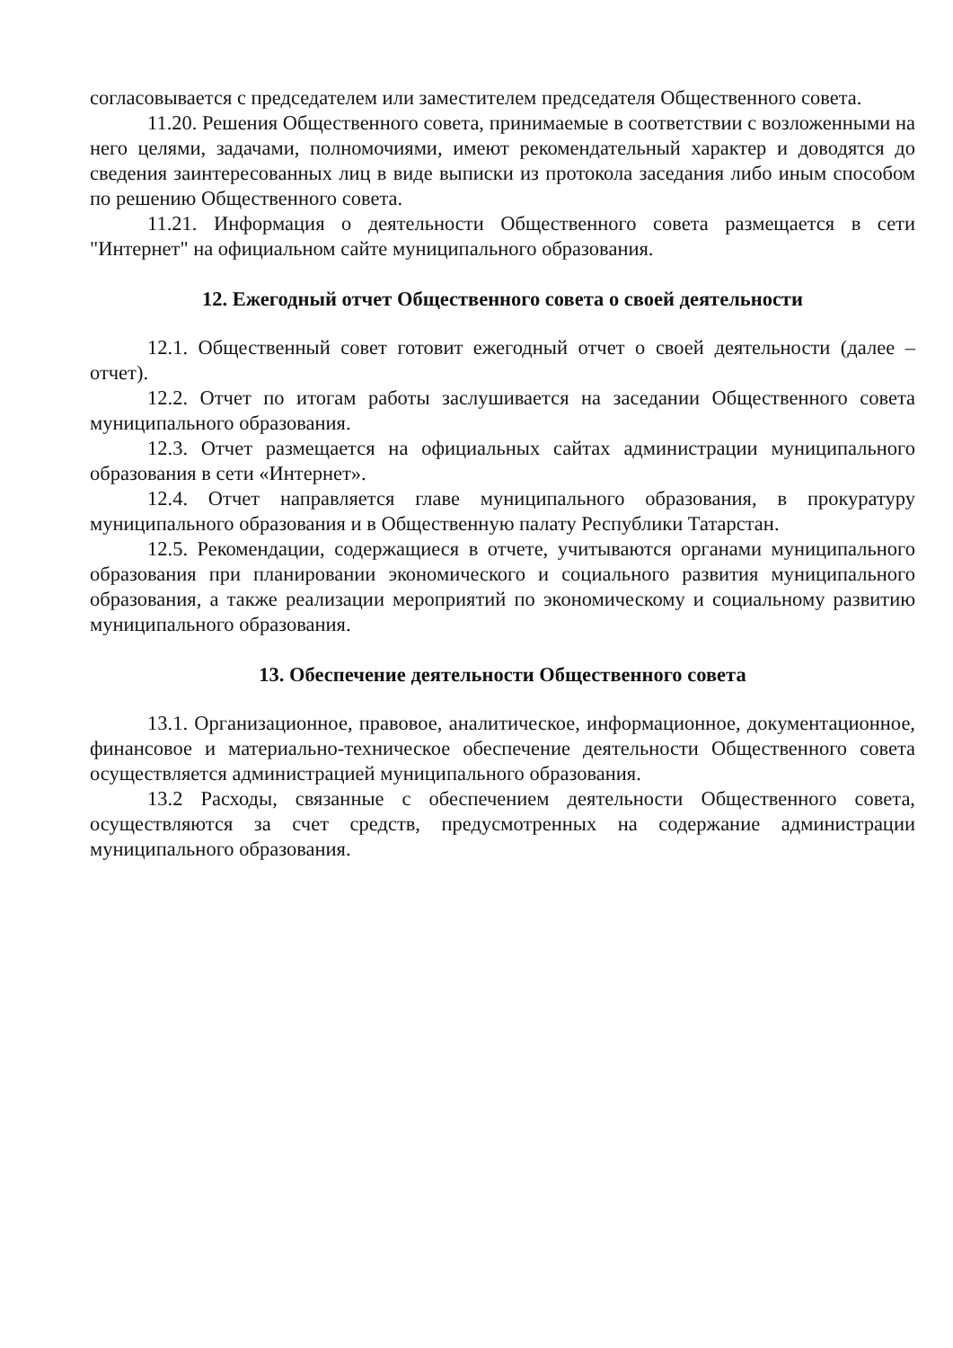согласовывается с председателем или заместителем председателя Общественного совета.
11.20. Решения Общественного совета, принимаемые в соответствии с возложенными на него целями, задачами, полномочиями, имеют рекомендательный характер и доводятся до сведения заинтересованных лиц в виде выписки из протокола заседания либо иным способом по решению Общественного совета.
11.21. Информация о деятельности Общественного совета размещается в сети "Интернет" на официальном сайте муниципального образования.
12. Ежегодный отчет Общественного совета о своей деятельности
12.1. Общественный совет готовит ежегодный отчет о своей деятельности (далее – отчет).
12.2. Отчет по итогам работы заслушивается на заседании Общественного совета муниципального образования.
12.3. Отчет размещается на официальных сайтах администрации муниципального образования в сети «Интернет».
12.4. Отчет направляется главе муниципального образования, в прокуратуру муниципального образования и в Общественную палату Республики Татарстан.
12.5. Рекомендации, содержащиеся в отчете, учитываются органами муниципального образования при планировании экономического и социального развития муниципального образования, а также реализации мероприятий по экономическому и социальному развитию муниципального образования.
13. Обеспечение деятельности Общественного совета
13.1. Организационное, правовое, аналитическое, информационное, документационное, финансовое и материально-техническое обеспечение деятельности Общественного совета осуществляется администрацией муниципального образования.
13.2 Расходы, связанные с обеспечением деятельности Общественного совета, осуществляются за счет средств, предусмотренных на содержание администрации муниципального образования.